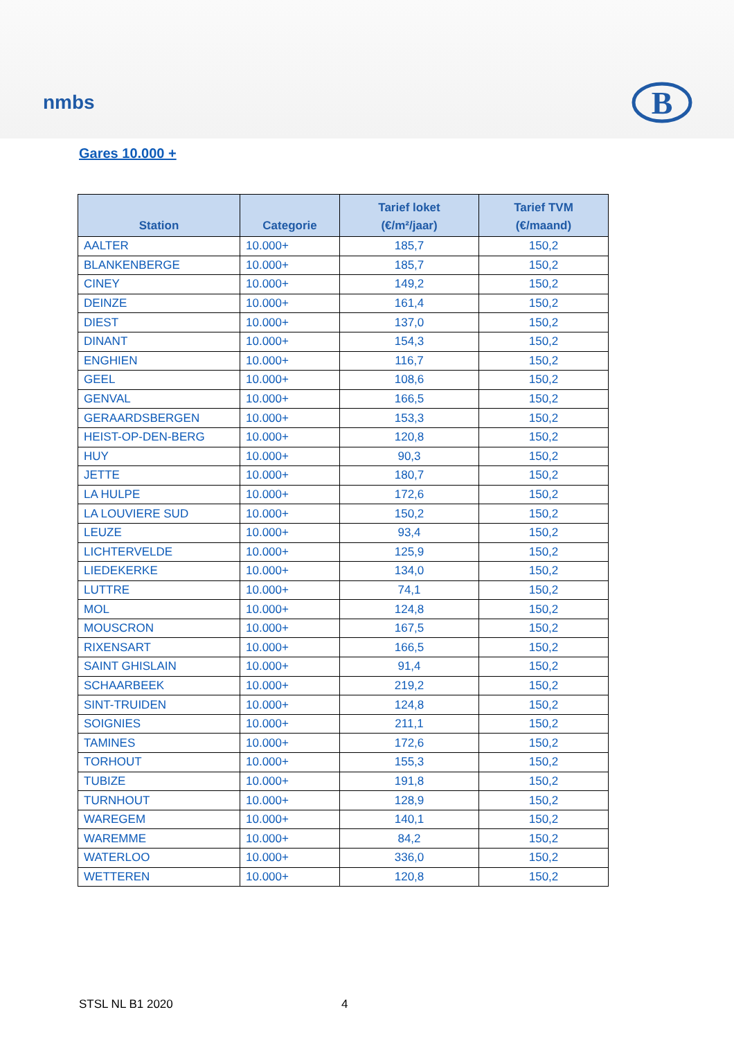nmbs
B
Gares 10.000 +
| Station | Categorie | Tarief loket (€/m²/jaar) | Tarief TVM (€/maand) |
| --- | --- | --- | --- |
| AALTER | 10.000+ | 185,7 | 150,2 |
| BLANKENBERGE | 10.000+ | 185,7 | 150,2 |
| CINEY | 10.000+ | 149,2 | 150,2 |
| DEINZE | 10.000+ | 161,4 | 150,2 |
| DIEST | 10.000+ | 137,0 | 150,2 |
| DINANT | 10.000+ | 154,3 | 150,2 |
| ENGHIEN | 10.000+ | 116,7 | 150,2 |
| GEEL | 10.000+ | 108,6 | 150,2 |
| GENVAL | 10.000+ | 166,5 | 150,2 |
| GERAARDSBERGEN | 10.000+ | 153,3 | 150,2 |
| HEIST-OP-DEN-BERG | 10.000+ | 120,8 | 150,2 |
| HUY | 10.000+ | 90,3 | 150,2 |
| JETTE | 10.000+ | 180,7 | 150,2 |
| LA HULPE | 10.000+ | 172,6 | 150,2 |
| LA LOUVIERE SUD | 10.000+ | 150,2 | 150,2 |
| LEUZE | 10.000+ | 93,4 | 150,2 |
| LICHTERVELDE | 10.000+ | 125,9 | 150,2 |
| LIEDEKERKE | 10.000+ | 134,0 | 150,2 |
| LUTTRE | 10.000+ | 74,1 | 150,2 |
| MOL | 10.000+ | 124,8 | 150,2 |
| MOUSCRON | 10.000+ | 167,5 | 150,2 |
| RIXENSART | 10.000+ | 166,5 | 150,2 |
| SAINT GHISLAIN | 10.000+ | 91,4 | 150,2 |
| SCHAARBEEK | 10.000+ | 219,2 | 150,2 |
| SINT-TRUIDEN | 10.000+ | 124,8 | 150,2 |
| SOIGNIES | 10.000+ | 211,1 | 150,2 |
| TAMINES | 10.000+ | 172,6 | 150,2 |
| TORHOUT | 10.000+ | 155,3 | 150,2 |
| TUBIZE | 10.000+ | 191,8 | 150,2 |
| TURNHOUT | 10.000+ | 128,9 | 150,2 |
| WAREGEM | 10.000+ | 140,1 | 150,2 |
| WAREMME | 10.000+ | 84,2 | 150,2 |
| WATERLOO | 10.000+ | 336,0 | 150,2 |
| WETTEREN | 10.000+ | 120,8 | 150,2 |
STSL NL B1 2020 4